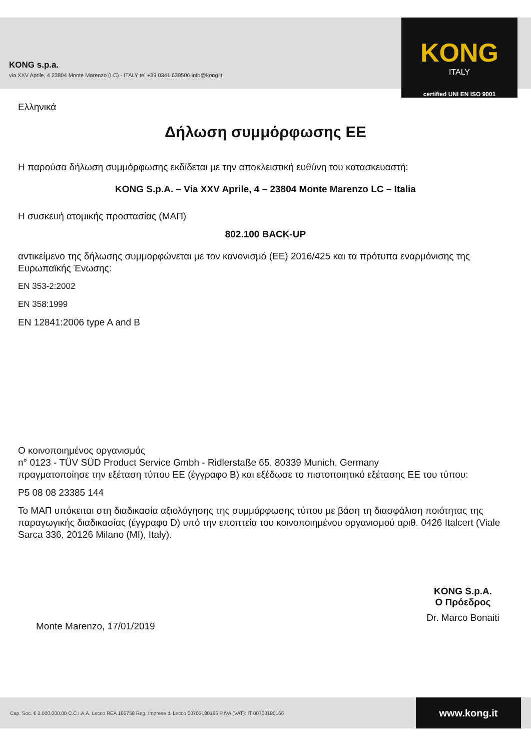KONG
ITALY
certified UNI EN ISO 9001
KONG s.p.a.
via XXV Aprile, 4 23804 Monte Marenzo (LC) - ITALY tel +39 0341.630506 info@kong.it
Ελληνικά
Δήλωση συμμόρφωσης ΕΕ
Η παρούσα δήλωση συμμόρφωσης εκδίδεται με την αποκλειστική ευθύνη του κατασκευαστή:
KONG S.p.A. – Via XXV Aprile, 4 – 23804 Monte Marenzo LC – Italia
Η συσκευή ατομικής προστασίας (ΜΑΠ)
802.100 BACK-UP
αντικείμενο της δήλωσης συμμορφώνεται με τον κανονισμό (ΕΕ) 2016/425 και τα πρότυπα εναρμόνισης της Ευρωπαϊκής Ένωσης:
EN 353-2:2002
EN 358:1999
EN 12841:2006 type A and B
Ο κοινοποιημένος οργανισμός
n° 0123 - TÜV SÜD Product Service Gmbh - Ridlerstaße 65, 80339 Munich, Germany
πραγματοποίησε την εξέταση τύπου ΕΕ (έγγραφο Β) και εξέδωσε το πιστοποιητικό εξέτασης ΕΕ του τύπου:
P5 08 08 23385 144
Το ΜΑΠ υπόκειται στη διαδικασία αξιολόγησης της συμμόρφωσης τύπου με βάση τη διασφάλιση ποιότητας της παραγωγικής διαδικασίας (έγγραφο D) υπό την εποπτεία του κοινοποιημένου οργανισμού αριθ. 0426 Italcert (Viale Sarca 336, 20126 Milano (MI), Italy).
Monte Marenzo, 17/01/2019
KONG S.p.A.
Ο Πρόεδρος
Dr. Marco Bonaiti
Cap. Soc. € 2.000.000,00 C.C.I.A.A. Lecco REA 165758 Reg. Imprese di Lecco 00703180166 P.IVA (VAT): IT 00703180166
www.kong.it